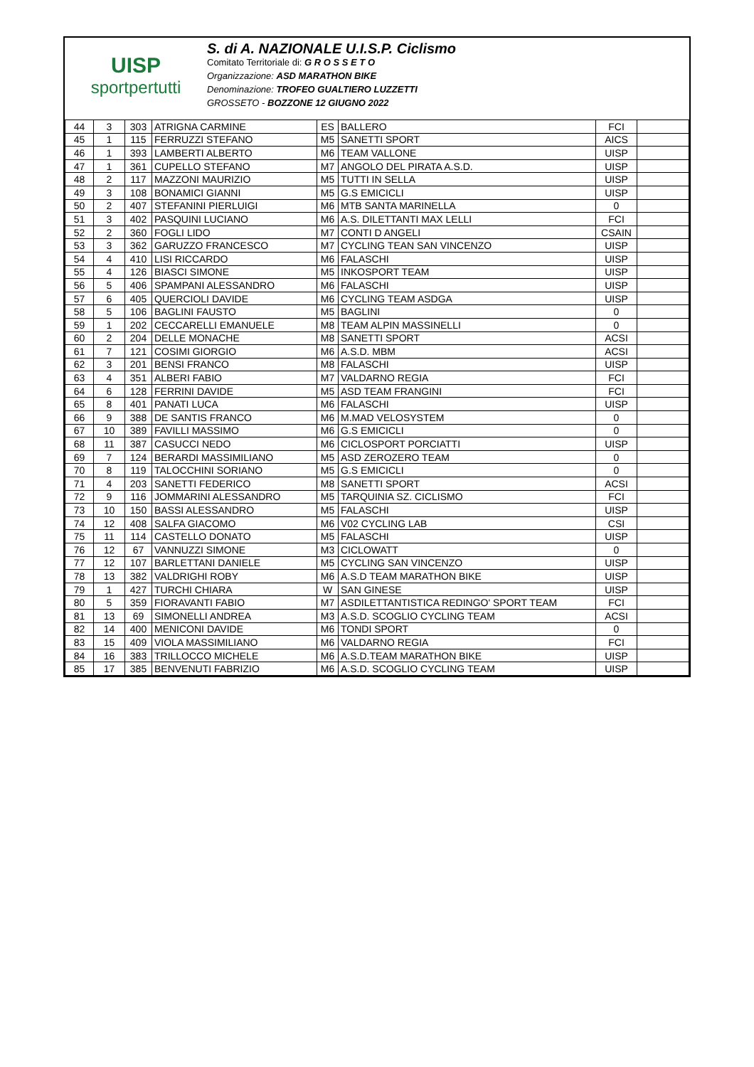UISP
sportpertutti
S. di A. NAZIONALE U.I.S.P. Ciclismo
Comitato Territoriale di: G R O S S E T O
Organizzazione: ASD MARATHON BIKE
Denominazione: TROFEO GUALTIERO LUZZETTI
GROSSETO - BOZZONE 12 GIUGNO 2022
| 44 | 3 | 303 | ATRIGNA CARMINE | ES | BALLERO | FCI | |
| 45 | 1 | 115 | FERRUZZI STEFANO | M5 | SANETTI SPORT | AICS | |
| 46 | 1 | 393 | LAMBERTI ALBERTO | M6 | TEAM VALLONE | UISP | |
| 47 | 1 | 361 | CUPELLO STEFANO | M7 | ANGOLO DEL PIRATA A.S.D. | UISP | |
| 48 | 2 | 117 | MAZZONI MAURIZIO | M5 | TUTTI IN SELLA | UISP | |
| 49 | 3 | 108 | BONAMICI GIANNI | M5 | G.S EMICICLI | UISP | |
| 50 | 2 | 407 | STEFANINI PIERLUIGI | M6 | MTB SANTA MARINELLA | 0 | |
| 51 | 3 | 402 | PASQUINI LUCIANO | M6 | A.S. DILETTANTI MAX LELLI | FCI | |
| 52 | 2 | 360 | FOGLI LIDO | M7 | CONTI D ANGELI | CSAIN | |
| 53 | 3 | 362 | GARUZZO FRANCESCO | M7 | CYCLING TEAN SAN VINCENZO | UISP | |
| 54 | 4 | 410 | LISI RICCARDO | M6 | FALASCHI | UISP | |
| 55 | 4 | 126 | BIASCI SIMONE | M5 | INKOSPORT TEAM | UISP | |
| 56 | 5 | 406 | SPAMPANI ALESSANDRO | M6 | FALASCHI | UISP | |
| 57 | 6 | 405 | QUERCIOLI DAVIDE | M6 | CYCLING TEAM ASDGA | UISP | |
| 58 | 5 | 106 | BAGLINI FAUSTO | M5 | BAGLINI | 0 | |
| 59 | 1 | 202 | CECCARELLI EMANUELE | M8 | TEAM ALPIN MASSINELLI | 0 | |
| 60 | 2 | 204 | DELLE MONACHE | M8 | SANETTI SPORT | ACSI | |
| 61 | 7 | 121 | COSIMI GIORGIO | M6 | A.S.D. MBM | ACSI | |
| 62 | 3 | 201 | BENSI FRANCO | M8 | FALASCHI | UISP | |
| 63 | 4 | 351 | ALBERI FABIO | M7 | VALDARNO REGIA | FCI | |
| 64 | 6 | 128 | FERRINI DAVIDE | M5 | ASD TEAM FRANGINI | FCI | |
| 65 | 8 | 401 | PANATI LUCA | M6 | FALASCHI | UISP | |
| 66 | 9 | 388 | DE SANTIS FRANCO | M6 | M.MAD VELOSYSTEM | 0 | |
| 67 | 10 | 389 | FAVILLI MASSIMO | M6 | G.S EMICICLI | 0 | |
| 68 | 11 | 387 | CASUCCI NEDO | M6 | CICLOSPORT PORCIATTI | UISP | |
| 69 | 7 | 124 | BERARDI MASSIMILIANO | M5 | ASD ZEROZERO TEAM | 0 | |
| 70 | 8 | 119 | TALOCCHINI SORIANO | M5 | G.S EMICICLI | 0 | |
| 71 | 4 | 203 | SANETTI FEDERICO | M8 | SANETTI SPORT | ACSI | |
| 72 | 9 | 116 | JOMMARINI ALESSANDRO | M5 | TARQUINIA SZ. CICLISMO | FCI | |
| 73 | 10 | 150 | BASSI ALESSANDRO | M5 | FALASCHI | UISP | |
| 74 | 12 | 408 | SALFA GIACOMO | M6 | V02 CYCLING LAB | CSI | |
| 75 | 11 | 114 | CASTELLO DONATO | M5 | FALASCHI | UISP | |
| 76 | 12 | 67 | VANNUZZI SIMONE | M3 | CICLOWATT | 0 | |
| 77 | 12 | 107 | BARLETTANI DANIELE | M5 | CYCLING SAN VINCENZO | UISP | |
| 78 | 13 | 382 | VALDRIGHI ROBY | M6 | A.S.D TEAM MARATHON BIKE | UISP | |
| 79 | 1 | 427 | TURCHI CHIARA | W | SAN GINESE | UISP | |
| 80 | 5 | 359 | FIORAVANTI FABIO | M7 | ASDILETTANTISTICA REDINGO' SPORT TEAM | FCI | |
| 81 | 13 | 69 | SIMONELLI ANDREA | M3 | A.S.D. SCOGLIO CYCLING TEAM | ACSI | |
| 82 | 14 | 400 | MENICONI DAVIDE | M6 | TONDI SPORT | 0 | |
| 83 | 15 | 409 | VIOLA MASSIMILIANO | M6 | VALDARNO REGIA | FCI | |
| 84 | 16 | 383 | TRILLOCCO MICHELE | M6 | A.S.D.TEAM MARATHON BIKE | UISP | |
| 85 | 17 | 385 | BENVENUTI FABRIZIO | M6 | A.S.D. SCOGLIO CYCLING TEAM | UISP | |